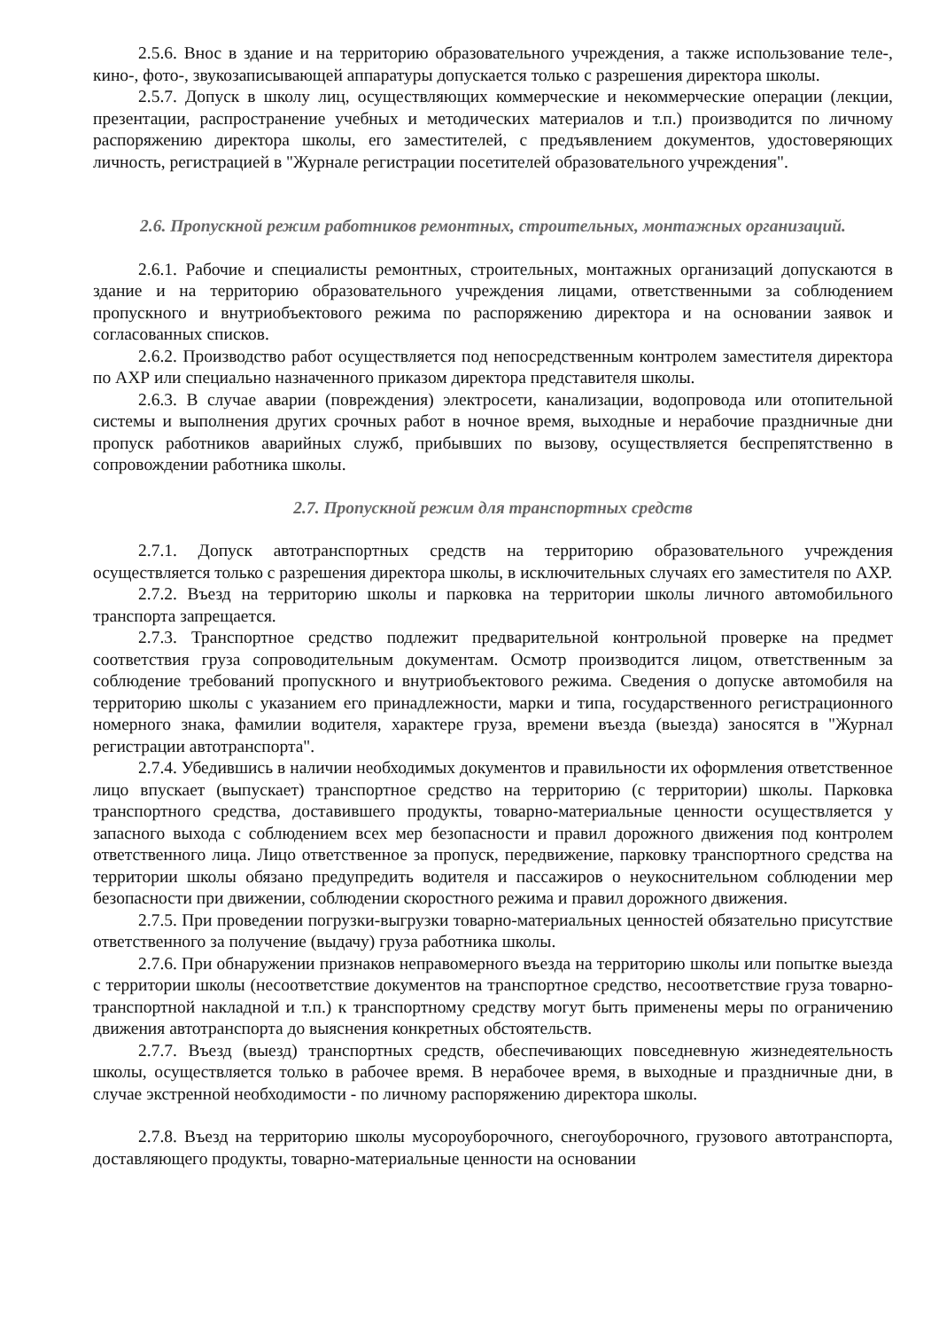2.5.6. Внос в здание и на территорию образовательного учреждения, а также использование теле-, кино-, фото-, звукозаписывающей аппаратуры допускается только с разрешения директора школы.
2.5.7. Допуск в школу лиц, осуществляющих коммерческие и некоммерческие операции (лекции, презентации, распространение учебных и методических материалов и т.п.) производится по личному распоряжению директора школы, его заместителей, с предъявлением документов, удостоверяющих личность, регистрацией в "Журнале регистрации посетителей образовательного учреждения".
2.6. Пропускной режим работников ремонтных, строительных, монтажных организаций.
2.6.1. Рабочие и специалисты ремонтных, строительных, монтажных организаций допускаются в здание и на территорию образовательного учреждения лицами, ответственными за соблюдением пропускного и внутриобъектового режима по распоряжению директора и на основании заявок и согласованных списков.
2.6.2. Производство работ осуществляется под непосредственным контролем заместителя директора по АХР или специально назначенного приказом директора представителя школы.
2.6.3. В случае аварии (повреждения) электросети, канализации, водопровода или отопительной системы и выполнения других срочных работ в ночное время, выходные и нерабочие праздничные дни пропуск работников аварийных служб, прибывших по вызову, осуществляется беспрепятственно в сопровождении работника школы.
2.7. Пропускной режим для транспортных средств
2.7.1. Допуск автотранспортных средств на территорию образовательного учреждения осуществляется только с разрешения директора школы, в исключительных случаях его заместителя по АХР.
2.7.2. Въезд на территорию школы и парковка на территории школы личного автомобильного транспорта запрещается.
2.7.3. Транспортное средство подлежит предварительной контрольной проверке на предмет соответствия груза сопроводительным документам. Осмотр производится лицом, ответственным за соблюдение требований пропускного и внутриобъектового режима. Сведения о допуске автомобиля на территорию школы с указанием его принадлежности, марки и типа, государственного регистрационного номерного знака, фамилии водителя, характере груза, времени въезда (выезда) заносятся в "Журнал регистрации автотранспорта".
2.7.4. Убедившись в наличии необходимых документов и правильности их оформления ответственное лицо впускает (выпускает) транспортное средство на территорию (с территории) школы. Парковка транспортного средства, доставившего продукты, товарно-материальные ценности осуществляется у запасного выхода с соблюдением всех мер безопасности и правил дорожного движения под контролем ответственного лица. Лицо ответственное за пропуск, передвижение, парковку транспортного средства на территории школы обязано предупредить водителя и пассажиров о неукоснительном соблюдении мер безопасности при движении, соблюдении скоростного режима и правил дорожного движения.
2.7.5. При проведении погрузки-выгрузки товарно-материальных ценностей обязательно присутствие ответственного за получение (выдачу) груза работника школы.
2.7.6. При обнаружении признаков неправомерного въезда на территорию школы или попытке выезда с территории школы (несоответствие документов на транспортное средство, несоответствие груза товарно-транспортной накладной и т.п.) к транспортному средству могут быть применены меры по ограничению движения автотранспорта до выяснения конкретных обстоятельств.
2.7.7. Въезд (выезд) транспортных средств, обеспечивающих повседневную жизнедеятельность школы, осуществляется только в рабочее время. В нерабочее время, в выходные и праздничные дни, в случае экстренной необходимости - по личному распоряжению директора школы.
2.7.8. Въезд на территорию школы мусороуборочного, снегоуборочного, грузового автотранспорта, доставляющего продукты, товарно-материальные ценности на основании